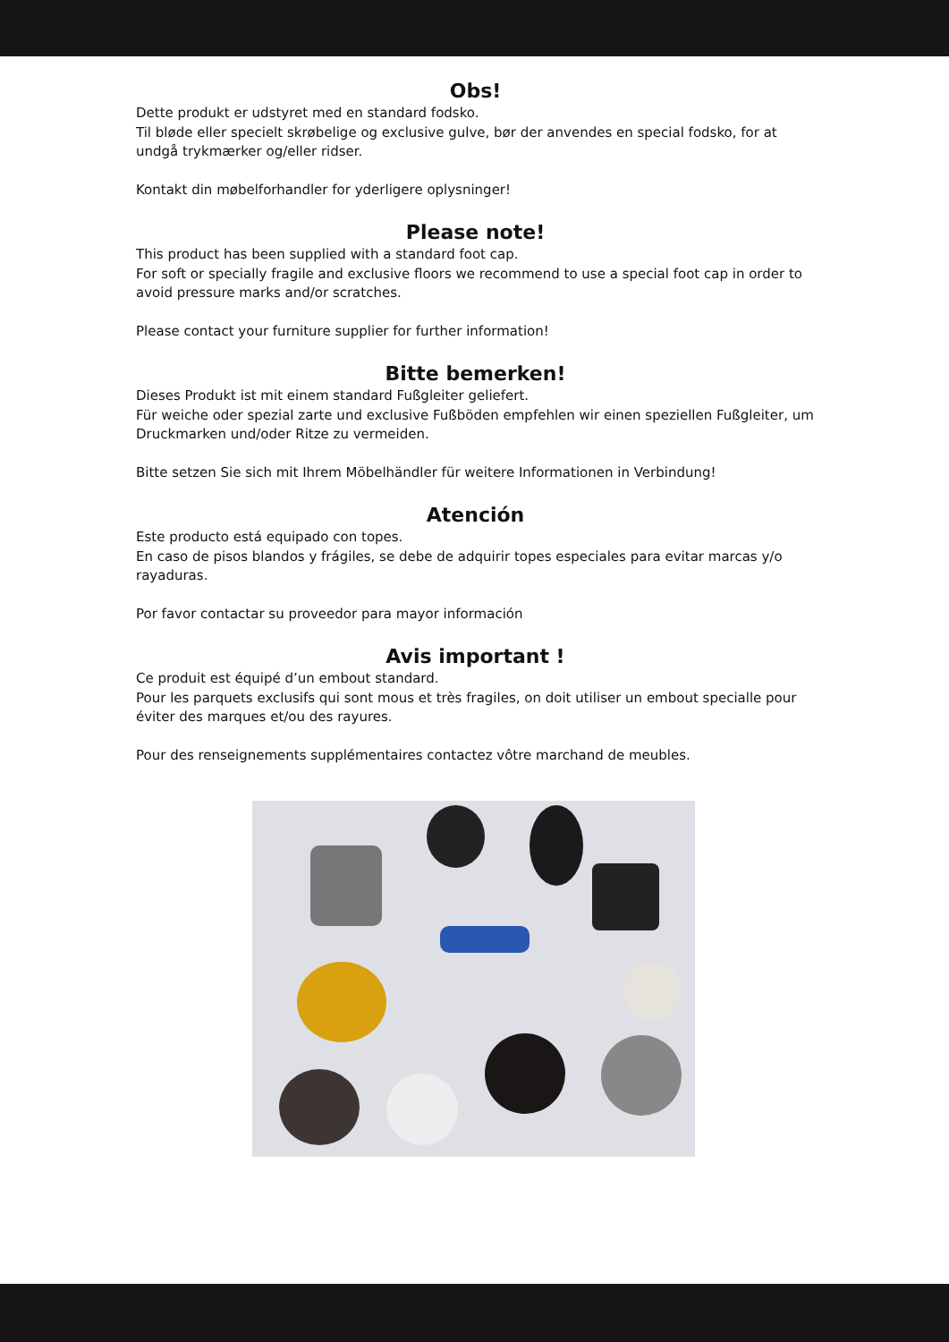Obs!
Dette produkt er udstyret med en standard fodsko.
Til bløde eller specielt skrøbelige og exclusive gulve, bør der anvendes en special fodsko, for at undgå trykmærker og/eller ridser.
Kontakt din møbelforhandler for yderligere oplysninger!
Please note!
This product has been supplied with a standard foot cap.
For soft or specially fragile and exclusive floors we recommend to use a special foot cap in order to avoid pressure marks and/or scratches.
Please contact your furniture supplier for further information!
Bitte bemerken!
Dieses Produkt ist mit einem standard Fußgleiter geliefert.
Für weiche oder spezial zarte und exclusive Fußböden empfehlen wir einen speziellen Fußgleiter, um Druckmarken und/oder Ritze zu vermeiden.
Bitte setzen Sie sich mit Ihrem Möbelhändler für weitere Informationen in Verbindung!
Atención
Este producto está equipado con topes.
En caso de pisos blandos y frágiles, se debe de adquirir topes especiales para evitar marcas y/o rayaduras.
Por favor contactar su proveedor para mayor información
Avis important !
Ce produit est équipé d’un embout standard.
Pour les parquets exclusifs qui sont mous et très fragiles, on doit utiliser un embout specialle pour éviter des marques et/ou des rayures.
Pour des renseignements supplémentaires contactez vôtre marchand de meubles.